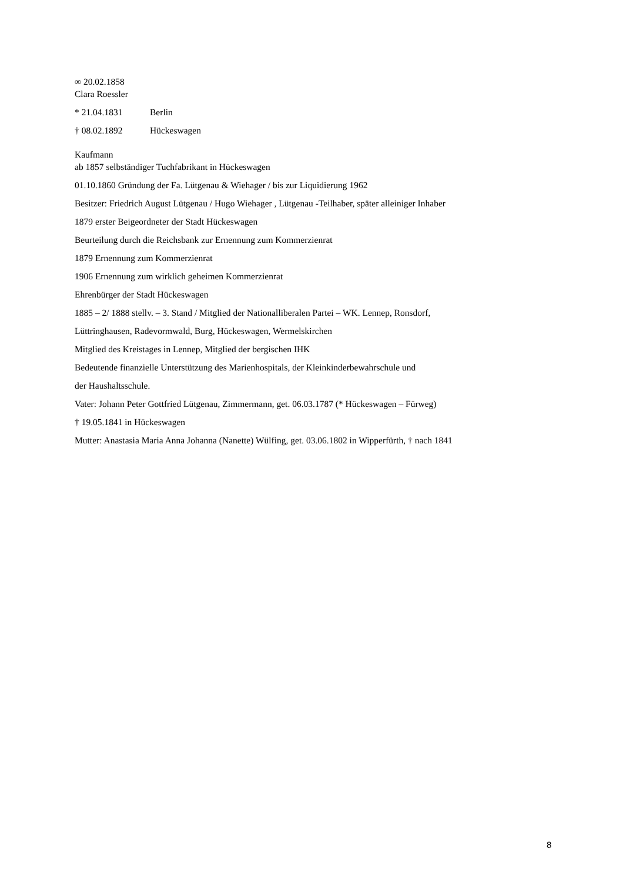∞ 20.02.1858
Clara Roessler
* 21.04.1831 Berlin
† 08.02.1892 Hückeswagen
Kaufmann
ab 1857 selbständiger Tuchfabrikant in Hückeswagen
01.10.1860 Gründung der Fa. Lütgenau & Wiehager / bis zur Liquidierung 1962
Besitzer: Friedrich August Lütgenau / Hugo Wiehager , Lütgenau -Teilhaber, später alleiniger Inhaber
1879 erster Beigeordneter der Stadt Hückeswagen
Beurteilung durch die Reichsbank zur Ernennung zum Kommerzienrat
1879 Ernennung zum Kommerzienrat
1906 Ernennung zum wirklich geheimen Kommerzienrat
Ehrenbürger der Stadt Hückeswagen
1885 – 2/ 1888 stellv. – 3. Stand / Mitglied der Nationalliberalen Partei – WK. Lennep, Ronsdorf,
Lüttringhausen, Radevormwald, Burg, Hückeswagen, Wermelskirchen
Mitglied des Kreistages in Lennep, Mitglied der bergischen IHK
Bedeutende finanzielle Unterstützung des Marienhospitals, der Kleinkinderbewahrschule und
der Haushaltsschule.
Vater: Johann Peter Gottfried Lütgenau, Zimmermann, get. 06.03.1787 (* Hückeswagen – Fürweg)
† 19.05.1841 in Hückeswagen
Mutter: Anastasia Maria Anna Johanna (Nanette) Wülfing, get. 03.06.1802 in Wipperfürth, † nach 1841
8